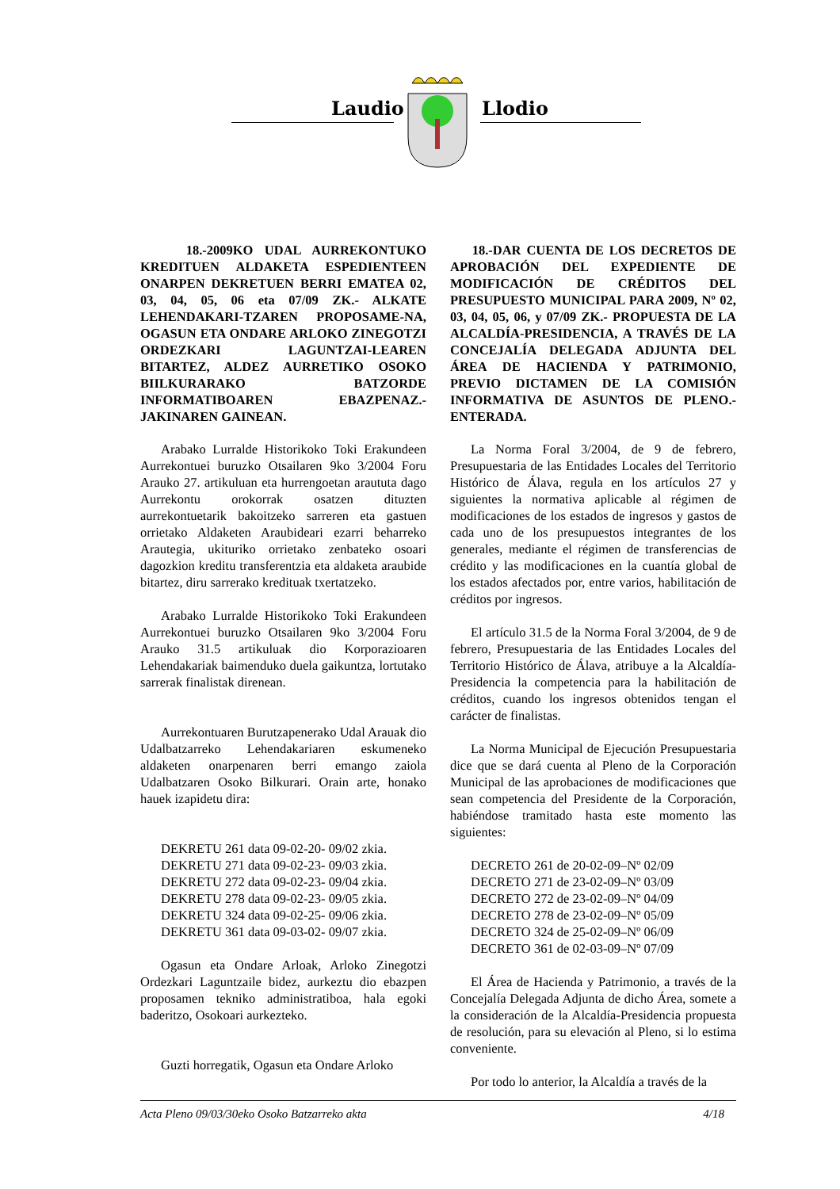Laudio Llodio
18.-2009KO UDAL AURREKONTUKO KREDITUEN ALDAKETA ESPEDIENTEEN ONARPEN DEKRETUEN BERRI EMATEA 02, 03, 04, 05, 06 eta 07/09 ZK.- ALKATE LEHENDAKARI-TZAREN PROPOSAME-NA, OGASUN ETA ONDARE ARLOKO ZINEGOTZI ORDEZKARI LAGUNTZAI-LEAREN BITARTEZ, ALDEZ AURRETIKO OSOKO BIILKURARAKO BATZORDE INFORMATIBOAREN EBAZPENAZ.-JAKINAREN GAINEAN.
Arabako Lurralde Historikoko Toki Erakundeen Aurrekontuei buruzko Otsailaren 9ko 3/2004 Foru Arauko 27. artikuluan eta hurrengoetan araututa dago Aurrekontu orokorrak osatzen dituzten aurrekontuetarik bakoitzeko sarreren eta gastuen orrietako Aldaketen Araubideari ezarri beharreko Arautegia, ukituriko orrietako zenbateko osoari dagozkion kreditu transferentzia eta aldaketa araubide bitartez, diru sarrerako kredituak txertatzeko.
Arabako Lurralde Historikoko Toki Erakundeen Aurrekontuei buruzko Otsailaren 9ko 3/2004 Foru Arauko 31.5 artikuluak dio Korporazioaren Lehendakariak baimenduko duela gaikuntza, lortutako sarrerak finalistak direnean.
Aurrekontuaren Burutzapenerako Udal Arauak dio Udalbatzarreko Lehendakariaren eskumeneko aldaketen onarpenaren berri emango zaiola Udalbatzaren Osoko Bilkurari. Orain arte, honako hauek izapidetu dira:
DEKRETU 261 data 09-02-20- 09/02 zkia.
DEKRETU 271 data 09-02-23- 09/03 zkia.
DEKRETU 272 data 09-02-23- 09/04 zkia.
DEKRETU 278 data 09-02-23- 09/05 zkia.
DEKRETU 324 data 09-02-25- 09/06 zkia.
DEKRETU 361 data 09-03-02- 09/07 zkia.
Ogasun eta Ondare Arloak, Arloko Zinegotzi Ordezkari Laguntzaile bidez, aurkeztu dio ebazpen proposamen tekniko administratiboa, hala egoki baderitzo, Osokoari aurkezteko.
Guzti horregatik, Ogasun eta Ondare Arloko
18.-DAR CUENTA DE LOS DECRETOS DE APROBACIÓN DEL EXPEDIENTE DE MODIFICACIÓN DE CRÉDITOS DEL PRESUPUESTO MUNICIPAL PARA 2009, Nº 02, 03, 04, 05, 06, y 07/09 ZK.- PROPUESTA DE LA ALCALDÍA-PRESIDENCIA, A TRAVÉS DE LA CONCEJALÍA DELEGADA ADJUNTA DEL ÁREA DE HACIENDA Y PATRIMONIO, PREVIO DICTAMEN DE LA COMISIÓN INFORMATIVA DE ASUNTOS DE PLENO.-ENTERADA.
La Norma Foral 3/2004, de 9 de febrero, Presupuestaria de las Entidades Locales del Territorio Histórico de Álava, regula en los artículos 27 y siguientes la normativa aplicable al régimen de modificaciones de los estados de ingresos y gastos de cada uno de los presupuestos integrantes de los generales, mediante el régimen de transferencias de crédito y las modificaciones en la cuantía global de los estados afectados por, entre varios, habilitación de créditos por ingresos.
El artículo 31.5 de la Norma Foral 3/2004, de 9 de febrero, Presupuestaria de las Entidades Locales del Territorio Histórico de Álava, atribuye a la Alcaldía-Presidencia la competencia para la habilitación de créditos, cuando los ingresos obtenidos tengan el carácter de finalistas.
La Norma Municipal de Ejecución Presupuestaria dice que se dará cuenta al Pleno de la Corporación Municipal de las aprobaciones de modificaciones que sean competencia del Presidente de la Corporación, habiéndose tramitado hasta este momento las siguientes:
DECRETO 261 de 20-02-09–Nº 02/09
DECRETO 271 de 23-02-09–Nº 03/09
DECRETO 272 de 23-02-09–Nº 04/09
DECRETO 278 de 23-02-09–Nº 05/09
DECRETO 324 de 25-02-09–Nº 06/09
DECRETO 361 de 02-03-09–Nº 07/09
El Área de Hacienda y Patrimonio, a través de la Concejalía Delegada Adjunta de dicho Área, somete a la consideración de la Alcaldía-Presidencia propuesta de resolución, para su elevación al Pleno, si lo estima conveniente.
Por todo lo anterior, la Alcaldía a través de la
Acta Pleno 09/03/30eko Osoko Batzarreko akta 4/18